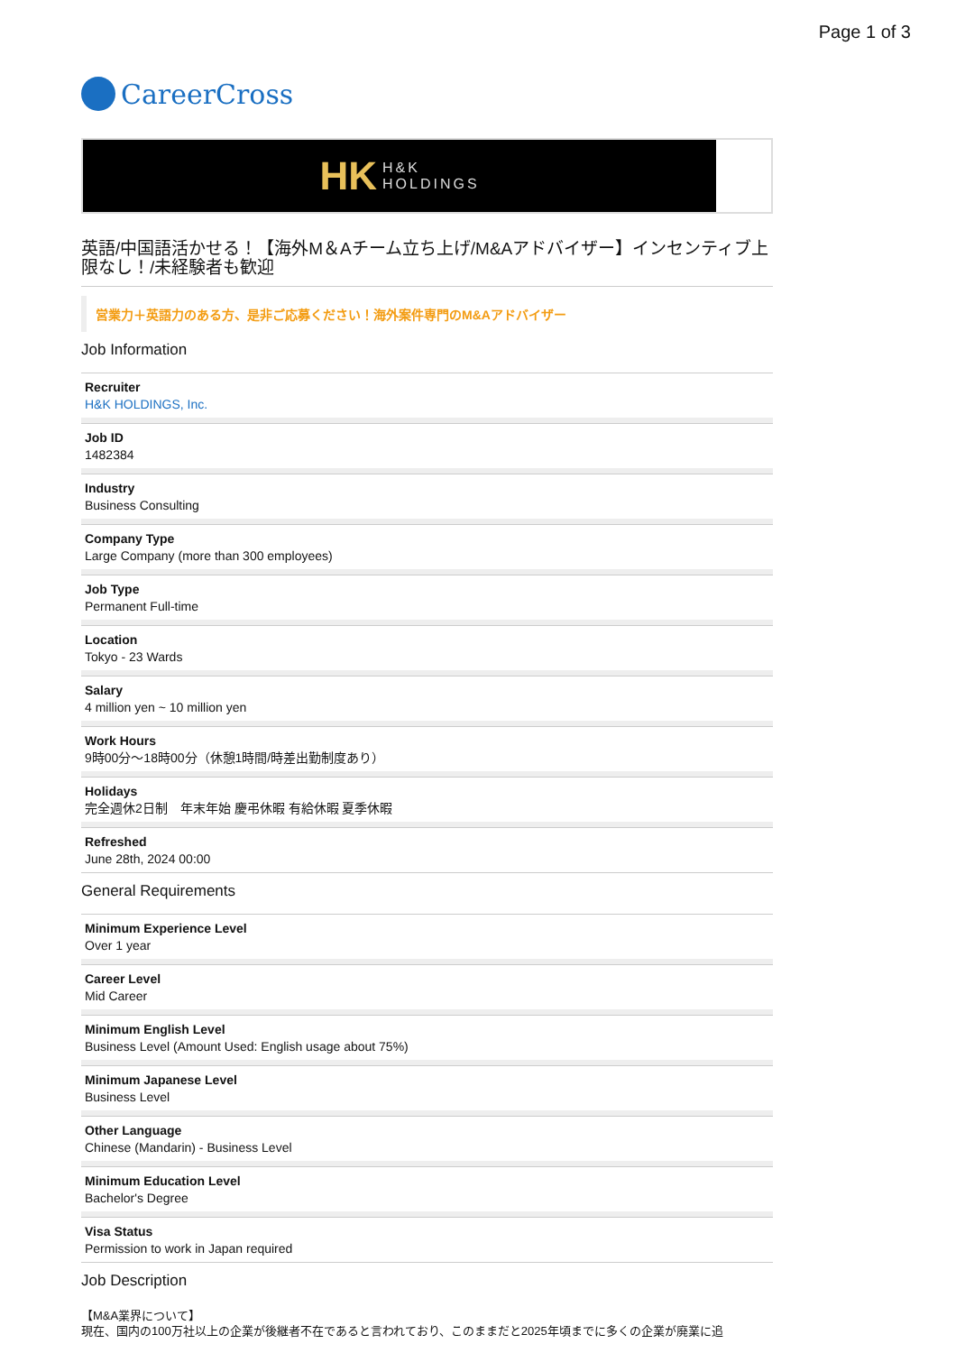Page 1 of 3
CareerCross
HK H&K
HOLDINGS
英語/中国語活かせる！【海外M＆Aチーム立ち上げ/M&Aアドバイザー】インセンティブ上限なし！/未経験者も歓迎
営業力＋英語力のある方、是非ご応募ください！海外案件専門のM&Aアドバイザー
Job Information
Recruiter
H&K HOLDINGS, Inc.
Job ID
1482384
Industry
Business Consulting
Company Type
Large Company (more than 300 employees)
Job Type
Permanent Full-time
Location
Tokyo - 23 Wards
Salary
4 million yen ~ 10 million yen
Work Hours
9時00分～18時00分（休憩1時間/時差出勤制度あり）
Holidays
完全週休2日制　年末年始 慶弔休暇 有給休暇 夏季休暇
Refreshed
June 28th, 2024 00:00
General Requirements
Minimum Experience Level
Over 1 year
Career Level
Mid Career
Minimum English Level
Business Level (Amount Used: English usage about 75%)
Minimum Japanese Level
Business Level
Other Language
Chinese (Mandarin) - Business Level
Minimum Education Level
Bachelor's Degree
Visa Status
Permission to work in Japan required
Job Description
【M&A業界について】
現在、国内の100万社以上の企業が後継者不在であると言われており、このままだと2025年頃までに多くの企業が廃業に追